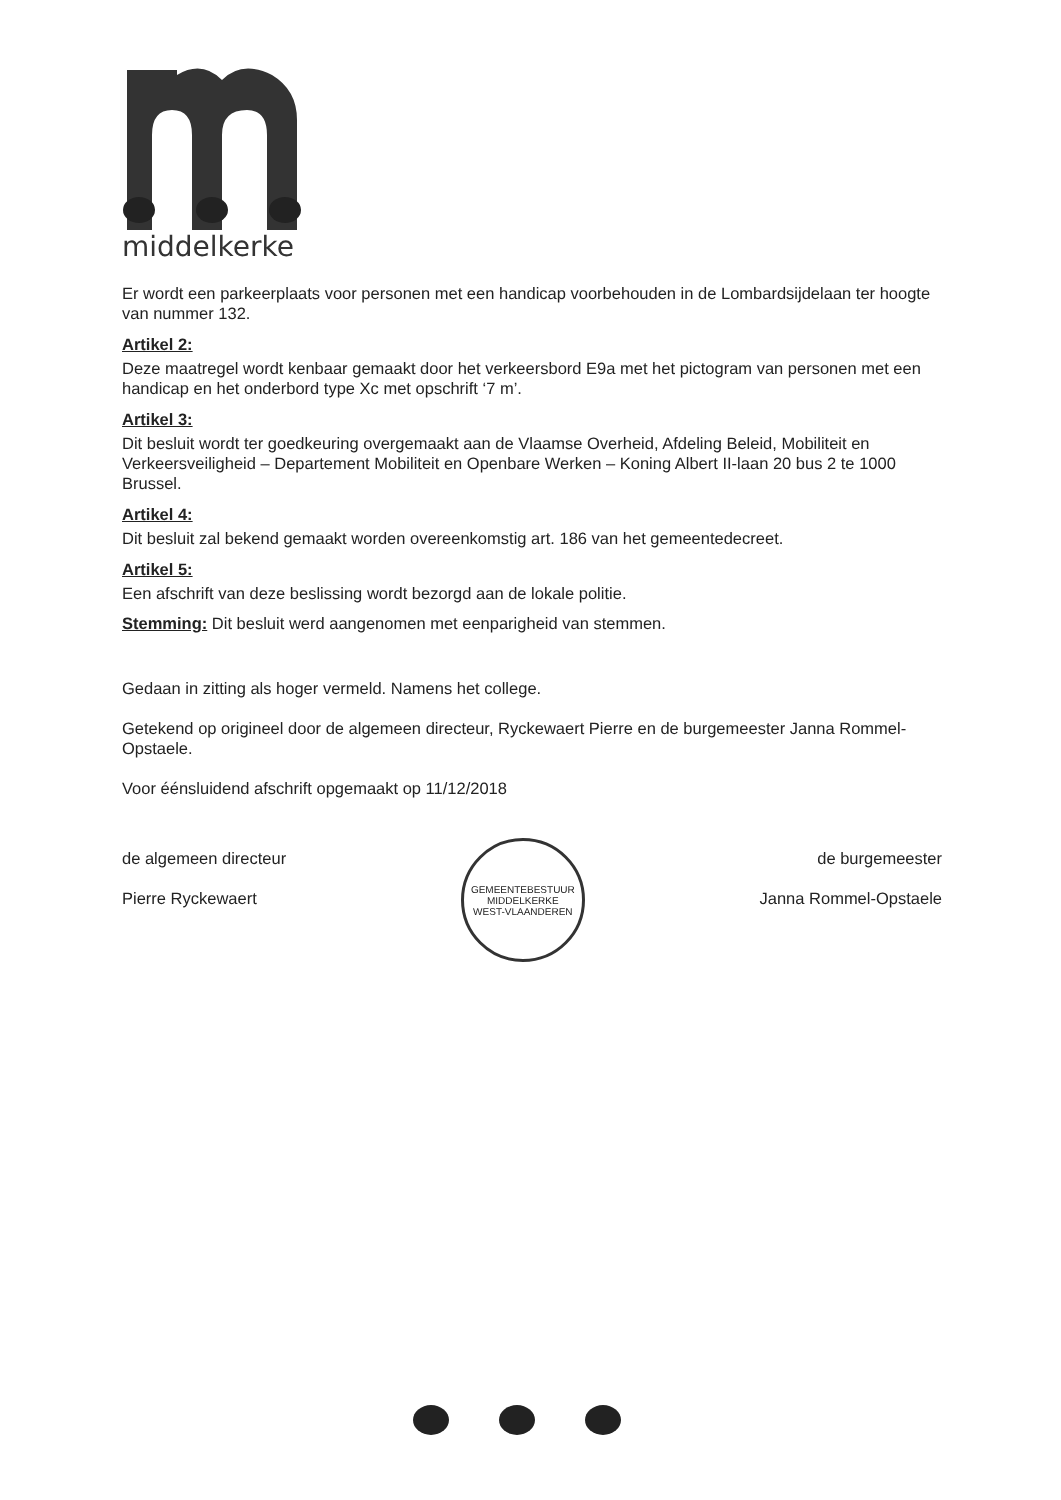middelkerke
Er wordt een parkeerplaats voor personen met een handicap voorbehouden in de Lombardsijdelaan ter hoogte van nummer 132.
Artikel 2:
Deze maatregel wordt kenbaar gemaakt door het verkeersbord E9a met het pictogram van personen met een handicap en het onderbord type Xc met opschrift ‘7 m’.
Artikel 3:
Dit besluit wordt ter goedkeuring overgemaakt aan de Vlaamse Overheid, Afdeling Beleid, Mobiliteit en Verkeersveiligheid – Departement Mobiliteit en Openbare Werken – Koning Albert II-laan 20 bus 2 te 1000 Brussel.
Artikel 4:
Dit besluit zal bekend gemaakt worden overeenkomstig art. 186 van het gemeentedecreet.
Artikel 5:
Een afschrift van deze beslissing wordt bezorgd aan de lokale politie.
Stemming: Dit besluit werd aangenomen met eenparigheid van stemmen.
Gedaan in zitting als hoger vermeld. Namens het college.
Getekend op origineel door de algemeen directeur, Ryckewaert Pierre en de burgemeester Janna Rommel-Opstaele.
Voor éénsluidend afschrift opgemaakt op 11/12/2018
de algemeen directeur
Pierre Ryckewaert
GEMEENTEBESTUUR MIDDELKERKE
WEST-VLAANDEREN
de burgemeester
Janna Rommel-Opstaele